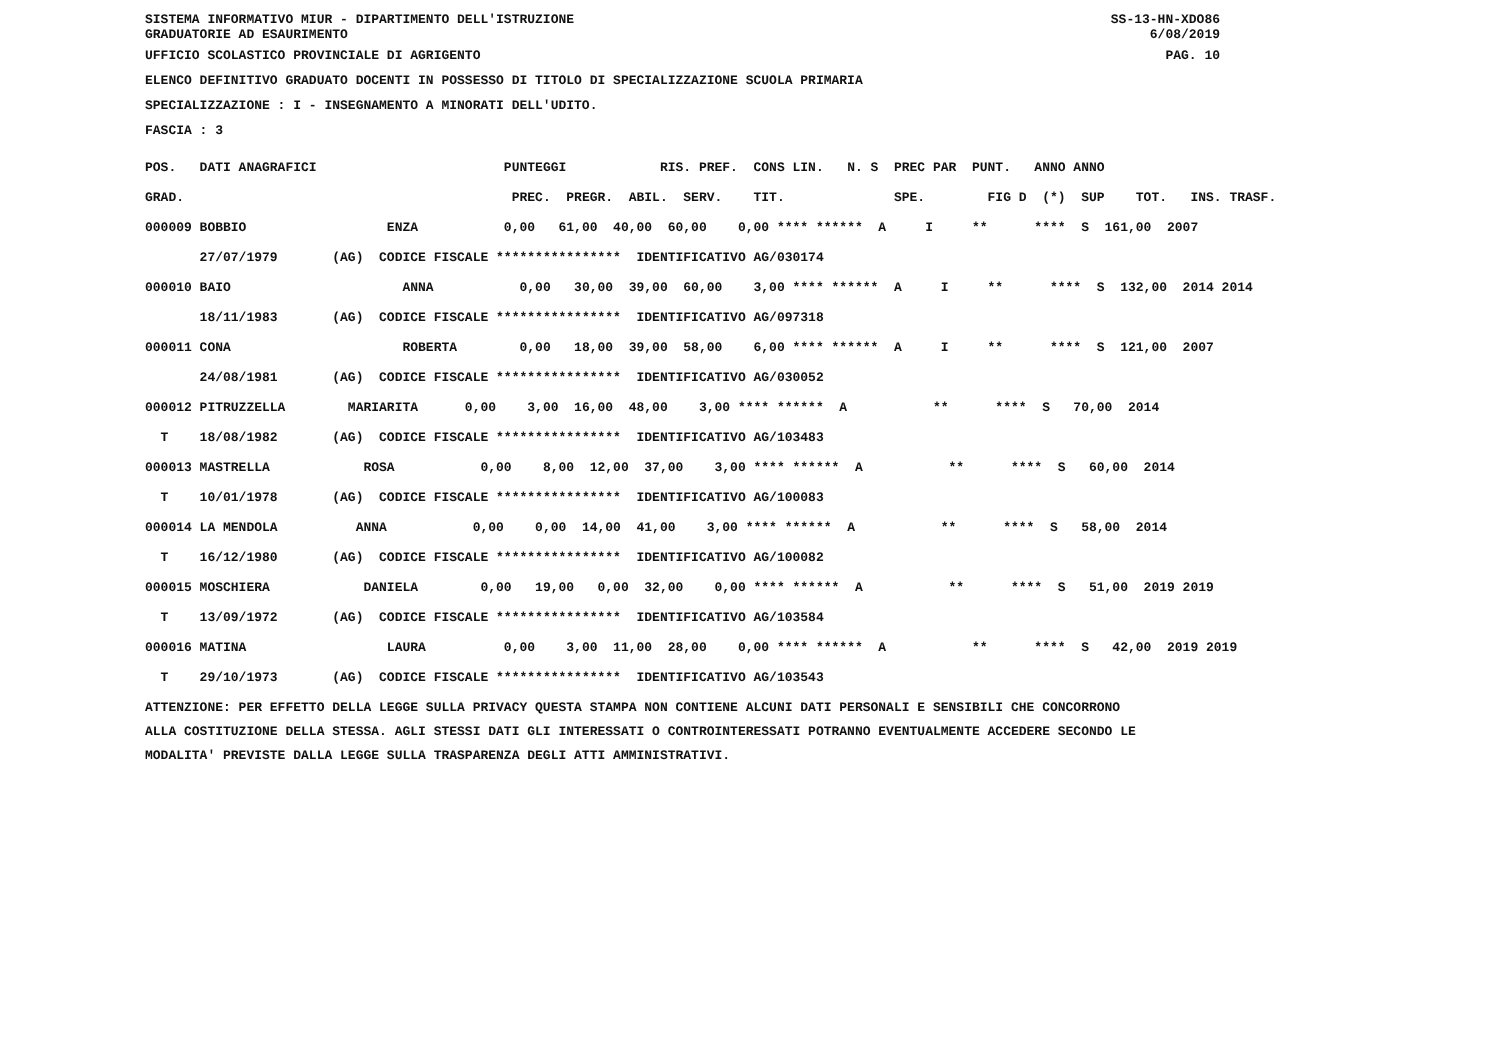SISTEMA INFORMATIVO MIUR - DIPARTIMENTO DELL'ISTRUZIONE SS-13-HN-XDO86
GRADUATORIE AD ESAURIMENTO 6/08/2019
UFFICIO SCOLASTICO PROVINCIALE DI AGRIGENTO PAG. 10
ELENCO DEFINITIVO GRADUATO DOCENTI IN POSSESSO DI TITOLO DI SPECIALIZZAZIONE SCUOLA PRIMARIA
SPECIALIZZAZIONE : I - INSEGNAMENTO A MINORATI DELL'UDITO.
FASCIA : 3
| POS. DATI ANAGRAFICI | PUNTEGGI RIS. PREF. CONS LIN. N. S PREC PAR PUNT. ANNO ANNO |
| --- | --- |
| GRAD. | PREC. PREGR. ABIL. SERV. TIT. SPE. FIG D (*) SUP TOT. INS. TRASF. |
| 000009 BOBBIO | ENZA 0,00 61,00 40,00 60,00 0,00 **** ****** A I ** **** S 161,00 2007 |
| 27/07/1979 | (AG) CODICE FISCALE **************** IDENTIFICATIVO AG/030174 |
| 000010 BAIO | ANNA 0,00 30,00 39,00 60,00 3,00 **** ****** A I ** **** S 132,00 2014 2014 |
| 18/11/1983 | (AG) CODICE FISCALE **************** IDENTIFICATIVO AG/097318 |
| 000011 CONA | ROBERTA 0,00 18,00 39,00 58,00 6,00 **** ****** A I ** **** S 121,00 2007 |
| 24/08/1981 | (AG) CODICE FISCALE **************** IDENTIFICATIVO AG/030052 |
| 000012 PITRUZZELLA | MARIARITA 0,00 3,00 16,00 48,00 3,00 **** ****** A ** **** S 70,00 2014 |
| T 18/08/1982 | (AG) CODICE FISCALE **************** IDENTIFICATIVO AG/103483 |
| 000013 MASTRELLA | ROSA 0,00 8,00 12,00 37,00 3,00 **** ****** A ** **** S 60,00 2014 |
| T 10/01/1978 | (AG) CODICE FISCALE **************** IDENTIFICATIVO AG/100083 |
| 000014 LA MENDOLA | ANNA 0,00 0,00 14,00 41,00 3,00 **** ****** A ** **** S 58,00 2014 |
| T 16/12/1980 | (AG) CODICE FISCALE **************** IDENTIFICATIVO AG/100082 |
| 000015 MOSCHIERA | DANIELA 0,00 19,00 0,00 32,00 0,00 **** ****** A ** **** S 51,00 2019 2019 |
| T 13/09/1972 | (AG) CODICE FISCALE **************** IDENTIFICATIVO AG/103584 |
| 000016 MATINA | LAURA 0,00 3,00 11,00 28,00 0,00 **** ****** A ** **** S 42,00 2019 2019 |
| T 29/10/1973 | (AG) CODICE FISCALE **************** IDENTIFICATIVO AG/103543 |
ATTENZIONE: PER EFFETTO DELLA LEGGE SULLA PRIVACY QUESTA STAMPA NON CONTIENE ALCUNI DATI PERSONALI E SENSIBILI CHE CONCORRONO ALLA COSTITUZIONE DELLA STESSA. AGLI STESSI DATI GLI INTERESSATI O CONTROINTERESSATI POTRANNO EVENTUALMENTE ACCEDERE SECONDO LE MODALITA' PREVISTE DALLA LEGGE SULLA TRASPARENZA DEGLI ATTI AMMINISTRATIVI.